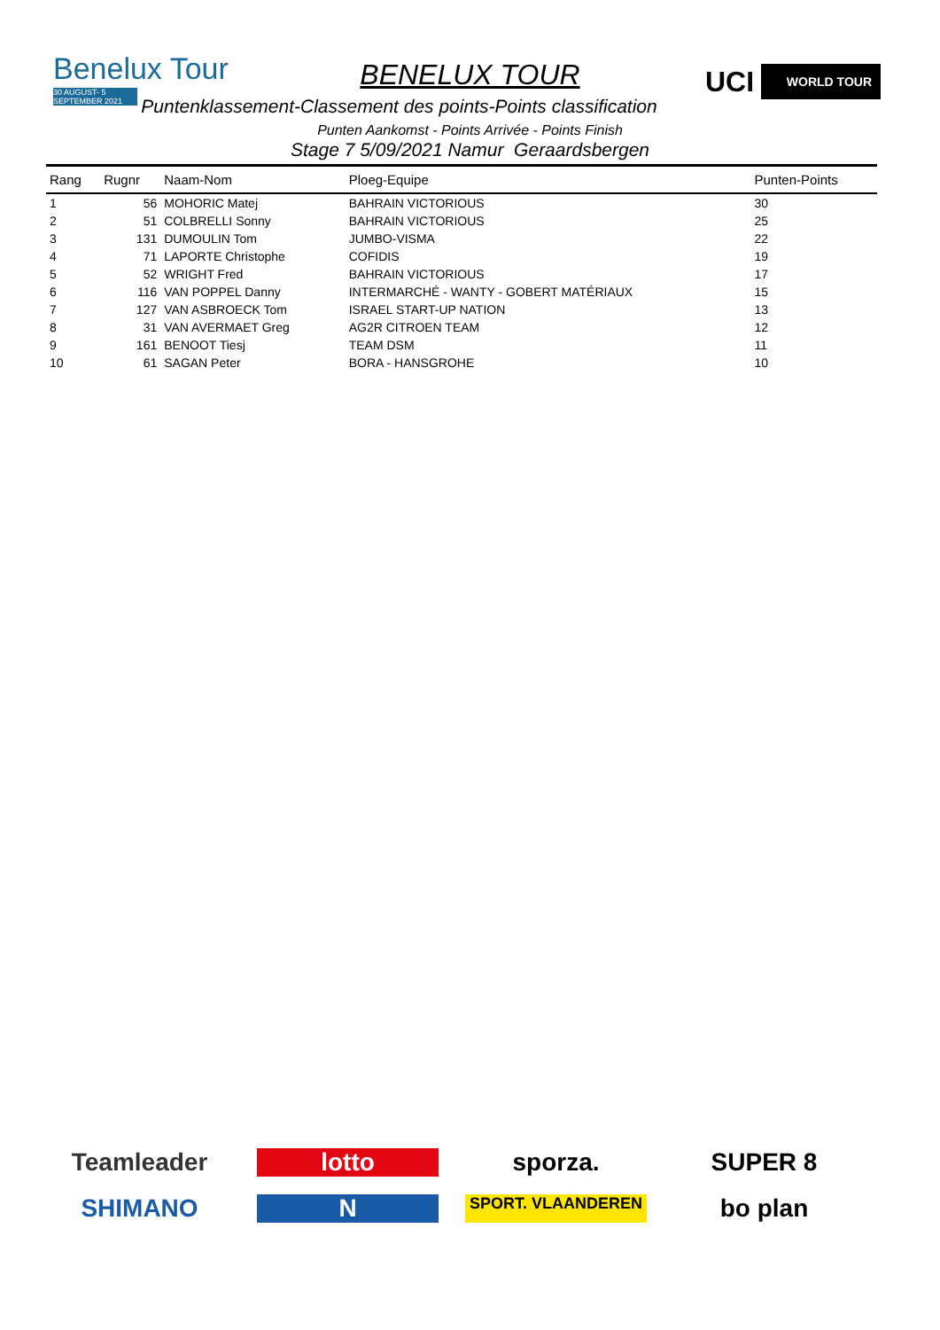Benelux Tour
30 AUGUST- 5 SEPTEMBER 2021
BENELUX TOUR UCI WORLD TOUR
Puntenklassement-Classement des points-Points classification
Punten Aankomst - Points Arrivée - Points Finish
Stage 7 5/09/2021 Namur Geraardsbergen
| Rang | Rugnr | Naam-Nom | Ploeg-Equipe | Punten-Points |
| --- | --- | --- | --- | --- |
| 1 | 56 | MOHORIC Matej | BAHRAIN VICTORIOUS | 30 |
| 2 | 51 | COLBRELLI Sonny | BAHRAIN VICTORIOUS | 25 |
| 3 | 131 | DUMOULIN Tom | JUMBO-VISMA | 22 |
| 4 | 71 | LAPORTE Christophe | COFIDIS | 19 |
| 5 | 52 | WRIGHT Fred | BAHRAIN VICTORIOUS | 17 |
| 6 | 116 | VAN POPPEL Danny | INTERMARCHÉ - WANTY - GOBERT MATÉRIAUX | 15 |
| 7 | 127 | VAN ASBROECK Tom | ISRAEL START-UP NATION | 13 |
| 8 | 31 | VAN AVERMAET Greg | AG2R CITROEN TEAM | 12 |
| 9 | 161 | BENOOT Tiesj | TEAM DSM | 11 |
| 10 | 61 | SAGAN Peter | BORA - HANSGROHE | 10 |
Teamleader
lotto
sporza.
SUPER 8
SHIMANO
N
SPORT. VLAANDEREN
bo plan